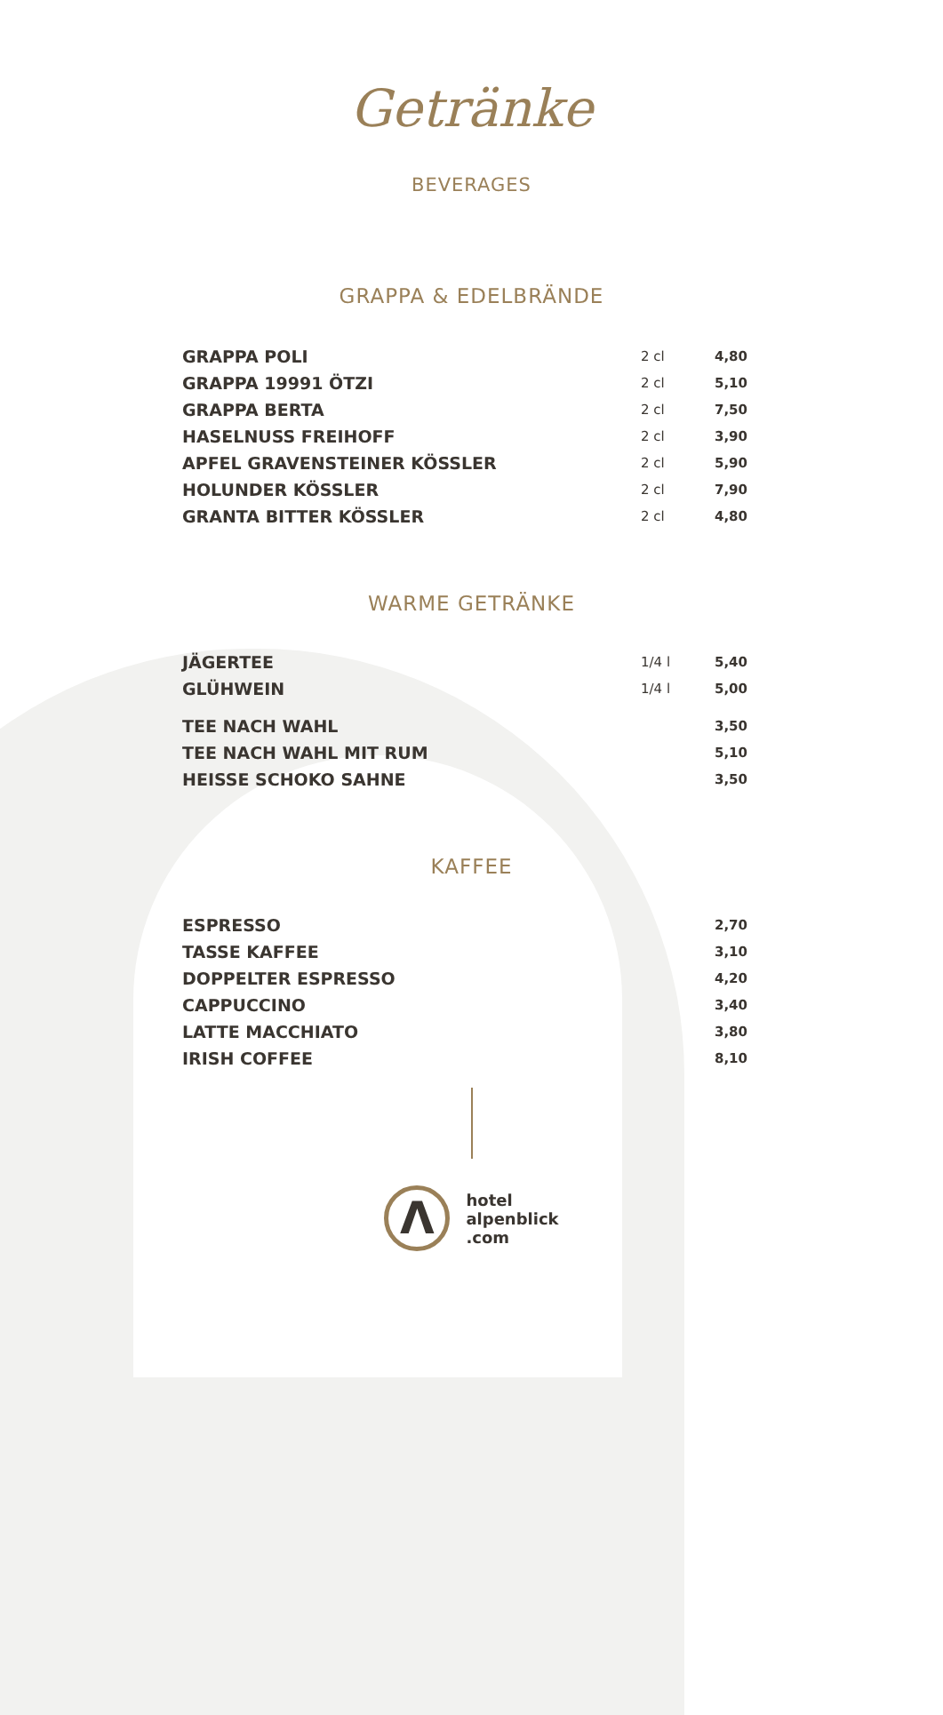Getränke
BEVERAGES
GRAPPA & EDELBRÄNDE
| GRAPPA POLI | 2 cl | 4,80 |
| GRAPPA 19991 ÖTZI | 2 cl | 5,10 |
| GRAPPA BERTA | 2 cl | 7,50 |
| HASELNUSS FREIHOFF | 2 cl | 3,90 |
| APFEL GRAVENSTEINER KÖSSLER | 2 cl | 5,90 |
| HOLUNDER KÖSSLER | 2 cl | 7,90 |
| GRANTA BITTER KÖSSLER | 2 cl | 4,80 |
WARME GETRÄNKE
| JÄGERTEE | 1/4 l | 5,40 |
| GLÜHWEIN | 1/4 l | 5,00 |
| TEE NACH WAHL | | 3,50 |
| TEE NACH WAHL MIT RUM | | 5,10 |
| HEISSE SCHOKO SAHNE | | 3,50 |
KAFFEE
| ESPRESSO | | 2,70 |
| TASSE KAFFEE | | 3,10 |
| DOPPELTER ESPRESSO | | 4,20 |
| CAPPUCCINO | | 3,40 |
| LATTE MACCHIATO | | 3,80 |
| IRISH COFFEE | | 8,10 |
Λ
hotel
alpenblick
.com